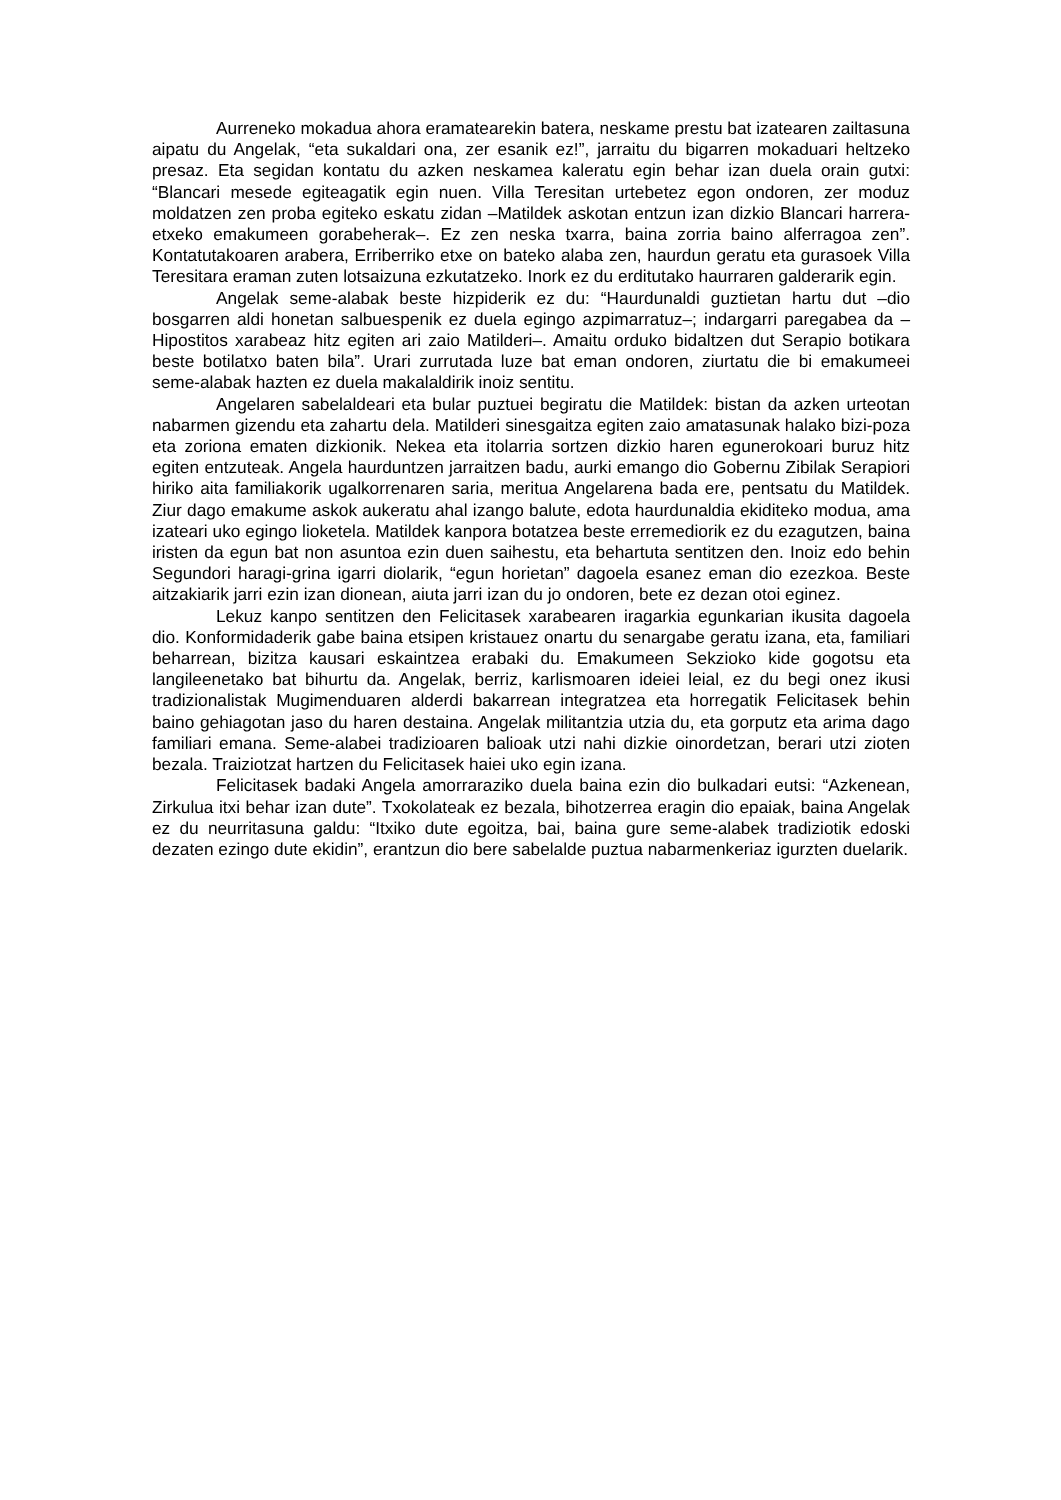Aurreneko mokadua ahora eramatearekin batera, neskame prestu bat izatearen zailtasuna aipatu du Angelak, “eta sukaldari ona, zer esanik ez!”, jarraitu du bigarren mokaduari heltzeko presaz. Eta segidan kontatu du azken neskamea kaleratu egin behar izan duela orain gutxi: “Blancari mesede egiteagatik egin nuen. Villa Teresitan urtebetez egon ondoren, zer moduz moldatzen zen proba egiteko eskatu zidan –Matildek askotan entzun izan dizkio Blancari harrera-etxeko emakumeen gorabeherak–. Ez zen neska txarra, baina zorria baino alferragoa zen”. Kontatutakoaren arabera, Erriberriko etxe on bateko alaba zen, haurdun geratu eta gurasoek Villa Teresitara eraman zuten lotsaizuna ezkutatzeko. Inork ez du erditutako haurraren galderarik egin.
Angelak seme-alabak beste hizpiderik ez du: “Haurdunaldi guztietan hartu dut –dio bosgarren aldi honetan salbuespenik ez duela egingo azpimarratuz–; indargarri paregabea da –Hipostitos xarabeaz hitz egiten ari zaio Matilderi–. Amaitu orduko bidaltzen dut Serapio botikara beste botilatxo baten bila”. Urari zurrutada luze bat eman ondoren, ziurtatu die bi emakumeei seme-alabak hazten ez duela makalaldirik inoiz sentitu.
Angelaren sabelaldeari eta bular puztuei begiratu die Matildek: bistan da azken urteotan nabarmen gizendu eta zahartu dela. Matilderi sinesgaitza egiten zaio amatasunak halako bizi-poza eta zoriona ematen dizkionik. Nekea eta itolarria sortzen dizkio haren egunerokoari buruz hitz egiten entzuteak. Angela haurduntzen jarraitzen badu, aurki emango dio Gobernu Zibilak Serapiori hiriko aita familiakorik ugalkorrenaren saria, meritua Angelarena bada ere, pentsatu du Matildek. Ziur dago emakume askok aukeratu ahal izango balute, edota haurdunaldia ekiditeko modua, ama izateari uko egingo lioketela. Matildek kanpora botatzea beste erremediorik ez du ezagutzen, baina iristen da egun bat non asuntoa ezin duen saihestu, eta behartuta sentitzen den. Inoiz edo behin Segundori haragi-grina igarri diolarik, “egun horietan” dagoela esanez eman dio ezezkoa. Beste aitzakiarik jarri ezin izan dionean, aiuta jarri izan du jo ondoren, bete ez dezan otoi eginez.
Lekuz kanpo sentitzen den Felicitasek xarabearen iragarkia egunkarian ikusita dagoela dio. Konformidaderik gabe baina etsipen kristauez onartu du senargabe geratu izana, eta, familiari beharrean, bizitza kausari eskaintzea erabaki du. Emakumeen Sekzioko kide gogotsu eta langileenetako bat bihurtu da. Angelak, berriz, karlismoaren ideiei leial, ez du begi onez ikusi tradizionalistak Mugimenduaren alderdi bakarrean integratzea eta horregatik Felicitasek behin baino gehiagotan jaso du haren destaina. Angelak militantzia utzia du, eta gorputz eta arima dago familiari emana. Seme-alabei tradizioaren balioak utzi nahi dizkie oinordetzan, berari utzi zioten bezala. Traiziotzat hartzen du Felicitasek haiei uko egin izana.
Felicitasek badaki Angela amorraraziko duela baina ezin dio bulkadari eutsi: “Azkenean, Zirkulua itxi behar izan dute”. Txokolateak ez bezala, bihotzerrea eragin dio epaiak, baina Angelak ez du neurritasuna galdu: “Itxiko dute egoitza, bai, baina gure seme-alabek tradiziotik edoski dezaten ezingo dute ekidin”, erantzun dio bere sabelalde puztua nabarmenkeriaz igurzten duelarik.